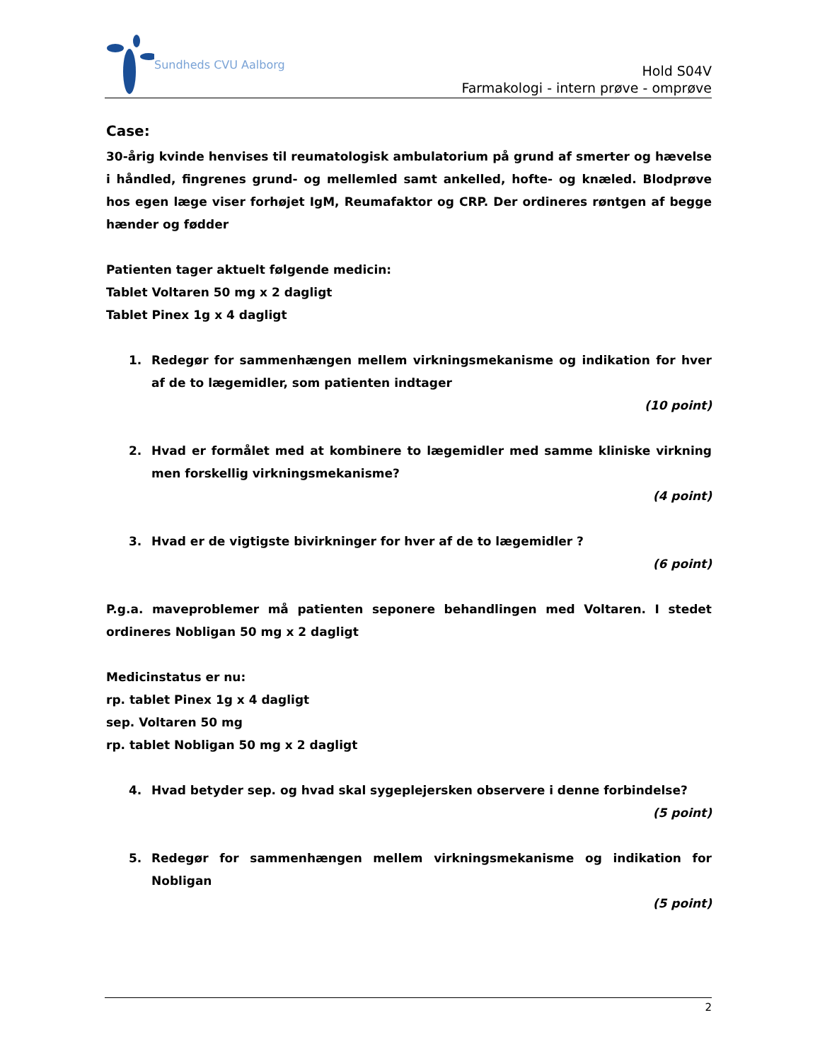Sundheds CVU Aalborg
Hold S04V
Farmakologi - intern prøve - omprøve
Case:
30-årig kvinde henvises til reumatologisk ambulatorium på grund af smerter og hævelse i håndled, fingrenes grund- og mellemled samt ankelled, hofte- og knæled. Blodprøve hos egen læge viser forhøjet IgM, Reumafaktor og CRP. Der ordineres røntgen af begge hænder og fødder
Patienten tager aktuelt følgende medicin:
Tablet Voltaren 50 mg x 2 dagligt
Tablet Pinex 1g x 4 dagligt
1. Redegør for sammenhængen mellem virkningsmekanisme og indikation for hver af de to lægemidler, som patienten indtager
(10 point)
2. Hvad er formålet med at kombinere to lægemidler med samme kliniske virkning men forskellig virkningsmekanisme?
(4 point)
3. Hvad er de vigtigste bivirkninger for hver af de to lægemidler ?
(6 point)
P.g.a. maveproblemer må patienten seponere behandlingen med Voltaren. I stedet ordineres Nobligan 50 mg x 2 dagligt
Medicinstatus er nu:
rp. tablet Pinex 1g x 4 dagligt
sep. Voltaren 50 mg
rp. tablet Nobligan 50 mg x 2 dagligt
4. Hvad betyder sep. og hvad skal sygeplejersken observere i denne forbindelse?
(5 point)
5. Redegør for sammenhængen mellem virkningsmekanisme og indikation for Nobligan
(5 point)
2